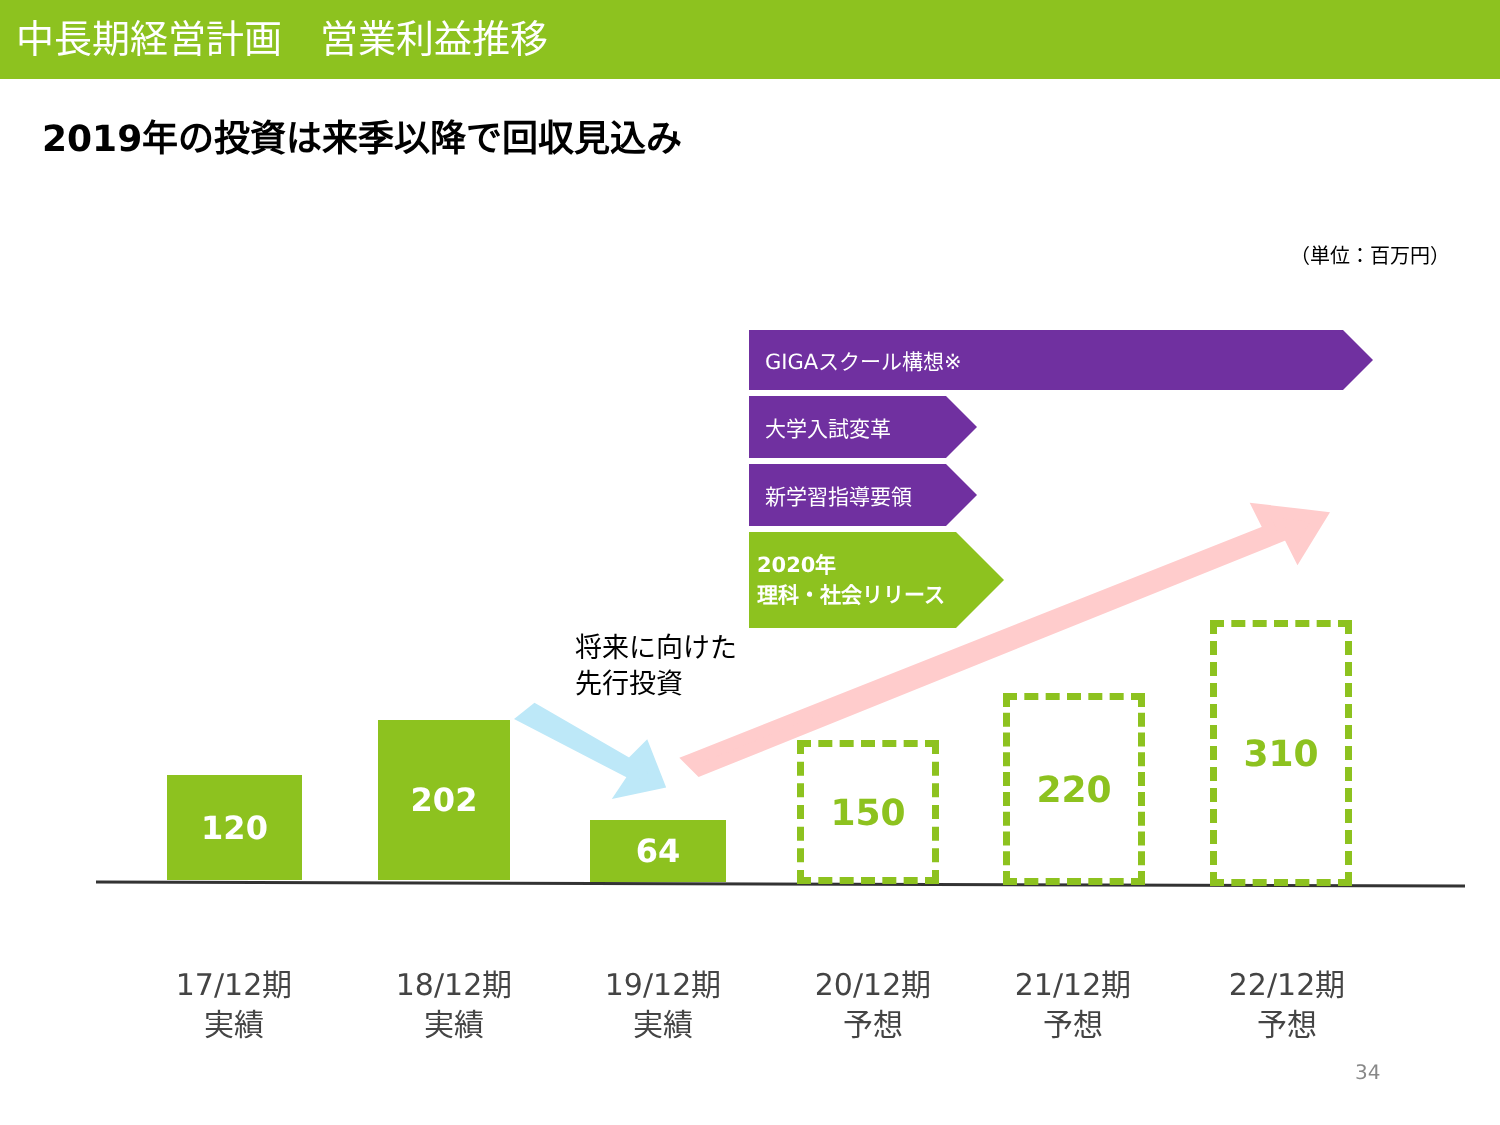中長期経営計画　営業利益推移
2019年の投資は来季以降で回収見込み
（単位：百万円）
GIGAスクール構想※
大学入試変革
新学習指導要領
2020年
理科・社会リリース
将来に向けた
先行投資
120
202
64
150
220
310
17/12期
実績
18/12期
実績
19/12期
実績
20/12期
予想
21/12期
予想
22/12期
予想
34